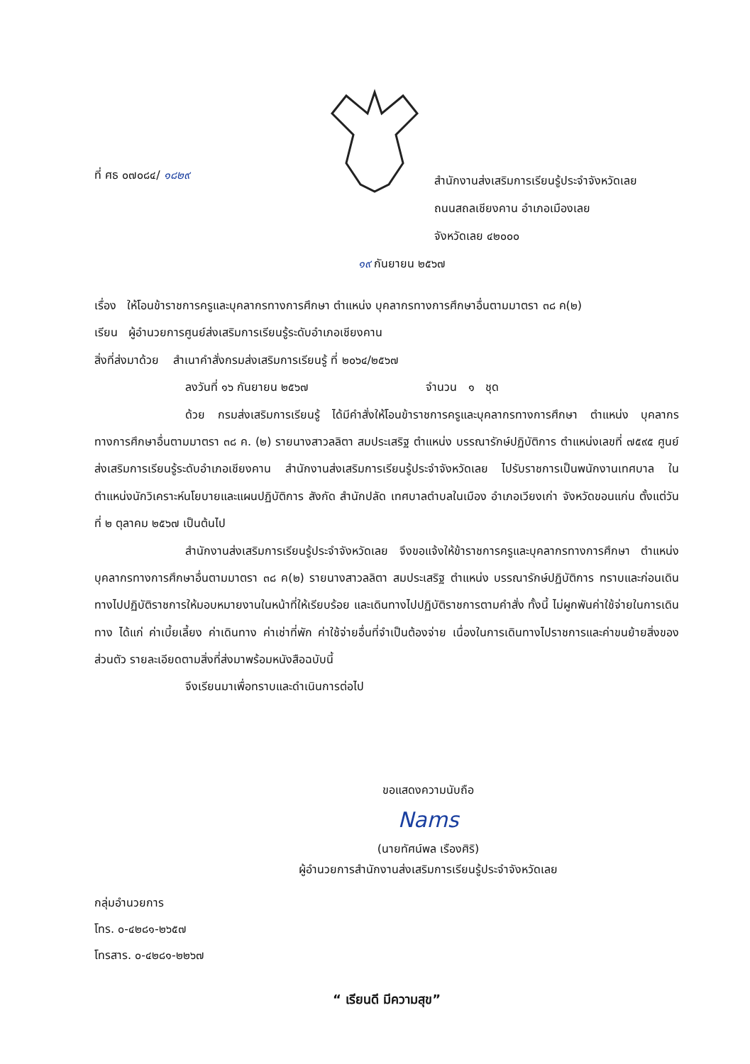ที่ ศธ ๐๗๐๘๔/ ๑๘๒๙
สำนักงานส่งเสริมการเรียนรู้ประจำจังหวัดเลย
ถนนสถลเชียงคาน อำเภอเมืองเลย
จังหวัดเลย ๔๒๐๐๐
๑๙ กันยายน ๒๕๖๗
เรื่อง ให้โอนข้าราชการครูและบุคลากรทางการศึกษา ตำแหน่ง บุคลากรทางการศึกษาอื่นตามมาตรา ๓๘ ค(๒)
เรียน ผู้อำนวยการศูนย์ส่งเสริมการเรียนรู้ระดับอำเภอเชียงคาน
สิ่งที่ส่งมาด้วย สำเนาคำสั่งกรมส่งเสริมการเรียนรู้ ที่ ๒๐๖๔/๒๕๖๗
ลงวันที่ ๑๖ กันยายน ๒๕๖๗ จำนวน ๑ ชุด
ด้วย กรมส่งเสริมการเรียนรู้ ได้มีคำสั่งให้โอนข้าราชการครูและบุคลากรทางการศึกษา ตำแหน่ง บุคลากรทางการศึกษาอื่นตามมาตรา ๓๘ ค. (๒) รายนางสาวลลิตา สมประเสริฐ ตำแหน่ง บรรณารักษ์ปฏิบัติการ ตำแหน่งเลขที่ ๗๕๙๕ ศูนย์ส่งเสริมการเรียนรู้ระดับอำเภอเชียงคาน สำนักงานส่งเสริมการเรียนรู้ประจำจังหวัดเลย ไปรับราชการเป็นพนักงานเทศบาล ในตำแหน่งนักวิเคราะห์นโยบายและแผนปฏิบัติการ สังกัด สำนักปลัด เทศบาลตำบลในเมือง อำเภอเวียงเก่า จังหวัดขอนแก่น ตั้งแต่วันที่ ๒ ตุลาคม ๒๕๖๗ เป็นต้นไป
สำนักงานส่งเสริมการเรียนรู้ประจำจังหวัดเลย จึงขอแจ้งให้ข้าราชการครูและบุคลากรทางการศึกษา ตำแหน่ง บุคลากรทางการศึกษาอื่นตามมาตรา ๓๘ ค(๒) รายนางสาวลลิตา สมประเสริฐ ตำแหน่ง บรรณารักษ์ปฏิบัติการ ทราบและก่อนเดินทางไปปฏิบัติราชการให้มอบหมายงานในหน้าที่ให้เรียบร้อย และเดินทางไปปฏิบัติราชการตามคำสั่ง ทั้งนี้ ไม่ผูกพันค่าใช้จ่ายในการเดินทาง ได้แก่ ค่าเบี้ยเลี้ยง ค่าเดินทาง ค่าเช่าที่พัก ค่าใช้จ่ายอื่นที่จำเป็นต้องจ่าย เนื่องในการเดินทางไปราชการและค่าขนย้ายสิ่งของส่วนตัว รายละเอียดตามสิ่งที่ส่งมาพร้อมหนังสือฉบับนี้
จึงเรียนมาเพื่อทราบและดำเนินการต่อไป
ขอแสดงความนับถือ
Nams
(นายทัศน์พล เรืองศิริ)
ผู้อำนวยการสำนักงานส่งเสริมการเรียนรู้ประจำจังหวัดเลย
กลุ่มอำนวยการ
โทร. ๐-๔๒๘๑-๒๖๕๗
โทรสาร. ๐-๔๒๘๑-๒๒๖๗
“ เรียนดี มีความสุข”